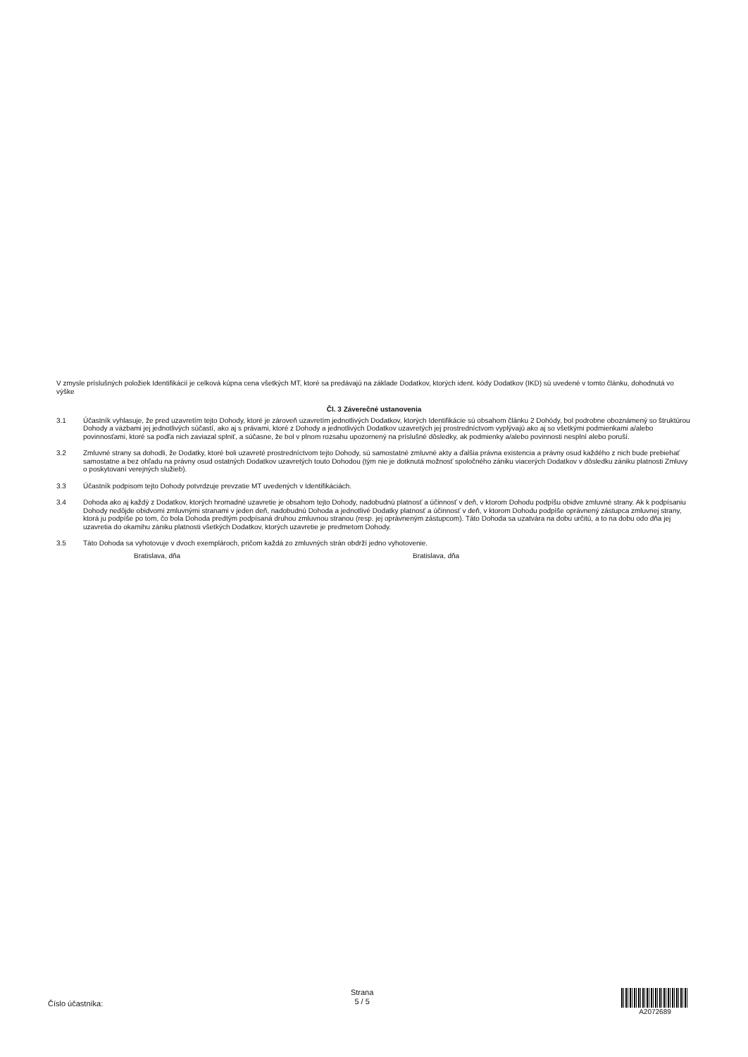V zmysle príslušných položiek Identifikácií je celková kúpna cena všetkých MT, ktoré sa predávajú na základe Dodatkov, ktorých ident. kódy Dodatkov (IKD) sú uvedené v tomto článku, dohodnutá vo výške
Čl. 3 Záverečné ustanovenia
3.1 Účastník vyhlasuje, že pred uzavretím tejto Dohody, ktoré je zároveň uzavretím jednotlivých Dodatkov, ktorých Identifikácie sú obsahom článku 2 Dohódy, bol podrobne oboznámený so štruktúrou Dohody a väzbami jej jednotlivých súčastí, ako aj s právami, ktoré z Dohody a jednotlivých Dodatkov uzavretých jej prostredníctvom vyplývajú ako aj so všetkými podmienkami a/alebo povinnosťami, ktoré sa podľa nich zaviazal splniť, a súčasne, že bol v plnom rozsahu upozornený na príslušné dôsledky, ak podmienky a/alebo povinnosti nesplní alebo poruší.
3.2 Zmluvné strany sa dohodli, že Dodatky, ktoré boli uzavreté prostredníctvom tejto Dohody, sú samostatné zmluvné akty a ďalšia právna existencia a právny osud každého z nich bude prebiehať samostatne a bez ohľadu na právny osud ostatných Dodatkov uzavretých touto Dohodou (tým nie je dotknutá možnosť spoločného zániku viacerých Dodatkov v dôsledku zániku platnosti Zmluvy o poskytovaní verejných služieb).
3.3 Účastník podpisom tejto Dohody potvrdzuje prevzatie MT uvedených v Identifikáciách.
3.4 Dohoda ako aj každý z Dodatkov, ktorých hromadné uzavretie je obsahom tejto Dohody, nadobudnú platnosť a účinnosť v deň, v ktorom Dohodu podpíšu obidve zmluvné strany. Ak k podpísaniu Dohody nedôjde obidvomi zmluvnými stranami v jeden deň, nadobudnú Dohoda a jednotlivé Dodatky platnosť a účinnosť v deň, v ktorom Dohodu podpíše oprávnený zástupca zmluvnej strany, ktorá ju podpíše po tom, čo bola Dohoda predtým podpísaná druhou zmluvnou stranou (resp. jej oprávneným zástupcom). Táto Dohoda sa uzatvára na dobu určitú, a to na dobu odo dňa jej uzavretia do okamihu zániku platnosti všetkých Dodatkov, ktorých uzavretie je predmetom Dohody.
3.5 Táto Dohoda sa vyhotovuje v dvoch exemplároch, pričom každá zo zmluvných strán obdrží jedno vyhotovenie.
Bratislava, dňa Bratislava, dňa
Číslo účastníka:
Strana
5 / 5
A2072689